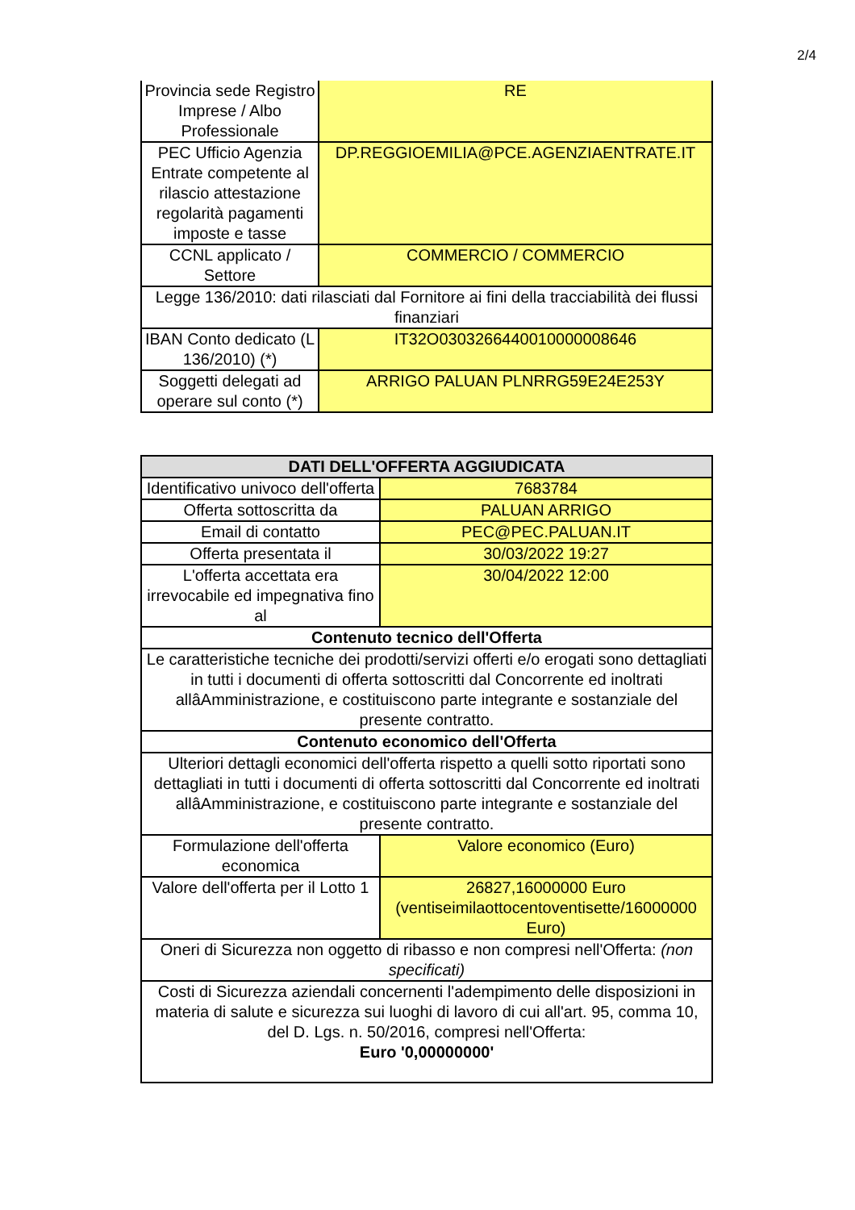2/4
| Provincia sede Registro Imprese / Albo Professionale | RE |
| PEC Ufficio Agenzia Entrate competente al rilascio attestazione regolarità pagamenti imposte e tasse | DP.REGGIOEMILIA@PCE.AGENZIAENTRATE.IT |
| CCNL applicato / Settore | COMMERCIO / COMMERCIO |
| Legge 136/2010: dati rilasciati dal Fornitore ai fini della tracciabilità dei flussi finanziari | |
| IBAN Conto dedicato (L 136/2010) (*) | IT32O0303266440010000008646 |
| Soggetti delegati ad operare sul conto (*) | ARRIGO PALUAN PLNRRG59E24E253Y |
| DATI DELL'OFFERTA AGGIUDICATA | |
| --- | --- |
| Identificativo univoco dell'offerta | 7683784 |
| Offerta sottoscritta da | PALUAN ARRIGO |
| Email di contatto | PEC@PEC.PALUAN.IT |
| Offerta presentata il | 30/03/2022 19:27 |
| L'offerta accettata era irrevocabile ed impegnativa fino al | 30/04/2022 12:00 |
| Contenuto tecnico dell'Offerta | |
| Le caratteristiche tecniche dei prodotti/servizi offerti e/o erogati sono dettagliati in tutti i documenti di offerta sottoscritti dal Concorrente ed inoltrati allâAmministrazione, e costituiscono parte integrante e sostanziale del presente contratto. | |
| Contenuto economico dell'Offerta | |
| Ulteriori dettagli economici dell'offerta rispetto a quelli sotto riportati sono dettagliati in tutti i documenti di offerta sottoscritti dal Concorrente ed inoltrati allâAmministrazione, e costituiscono parte integrante e sostanziale del presente contratto. | |
| Formulazione dell'offerta economica | Valore economico (Euro) |
| Valore dell'offerta per il Lotto 1 | 26827,16000000 Euro (ventiseimilaottocentoventisette/16000000 Euro) |
| Oneri di Sicurezza non oggetto di ribasso e non compresi nell'Offerta: (non specificati) | |
| Costi di Sicurezza aziendali concernenti l'adempimento delle disposizioni in materia di salute e sicurezza sui luoghi di lavoro di cui all'art. 95, comma 10, del D. Lgs. n. 50/2016, compresi nell'Offerta: Euro '0,00000000' | |